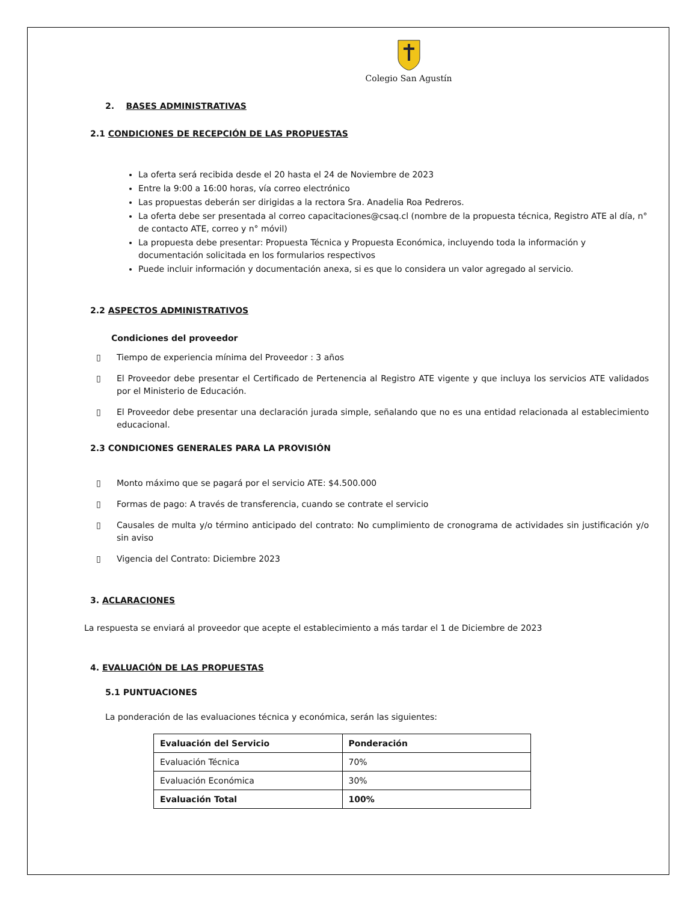Colegio San Agustín
2. BASES ADMINISTRATIVAS
2.1 CONDICIONES DE RECEPCIÓN DE LAS PROPUESTAS
La oferta será recibida desde el 20 hasta el 24 de Noviembre de 2023
Entre la 9:00 a 16:00 horas, vía correo electrónico
Las propuestas deberán ser dirigidas a la rectora Sra. Anadelia Roa Pedreros.
La oferta debe ser presentada al correo capacitaciones@csaq.cl (nombre de la propuesta técnica, Registro ATE al día, n° de contacto ATE, correo y n° móvil)
La propuesta debe presentar: Propuesta Técnica y Propuesta Económica, incluyendo toda la información y documentación solicitada en los formularios respectivos
Puede incluir información y documentación anexa, si es que lo considera un valor agregado al servicio.
2.2 ASPECTOS ADMINISTRATIVOS
Condiciones del proveedor
▯ Tiempo de experiencia mínima del Proveedor : 3 años
▯ El Proveedor debe presentar el Certificado de Pertenencia al Registro ATE vigente y que incluya los servicios ATE validados por el Ministerio de Educación.
▯ El Proveedor debe presentar una declaración jurada simple, señalando que no es una entidad relacionada al establecimiento educacional.
2.3 CONDICIONES GENERALES PARA LA PROVISIÓN
▯ Monto máximo que se pagará por el servicio ATE: $4.500.000
▯ Formas de pago: A través de transferencia, cuando se contrate el servicio
▯ Causales de multa y/o término anticipado del contrato: No cumplimiento de cronograma de actividades sin justificación y/o sin aviso
▯ Vigencia del Contrato: Diciembre 2023
3. ACLARACIONES
La respuesta se enviará al proveedor que acepte el establecimiento a más tardar el 1 de Diciembre de 2023
4. EVALUACIÓN DE LAS PROPUESTAS
5.1 PUNTUACIONES
La ponderación de las evaluaciones técnica y económica, serán las siguientes:
| Evaluación del Servicio | Ponderación |
| Evaluación Técnica | 70% |
| Evaluación Económica | 30% |
| Evaluación Total | 100% |